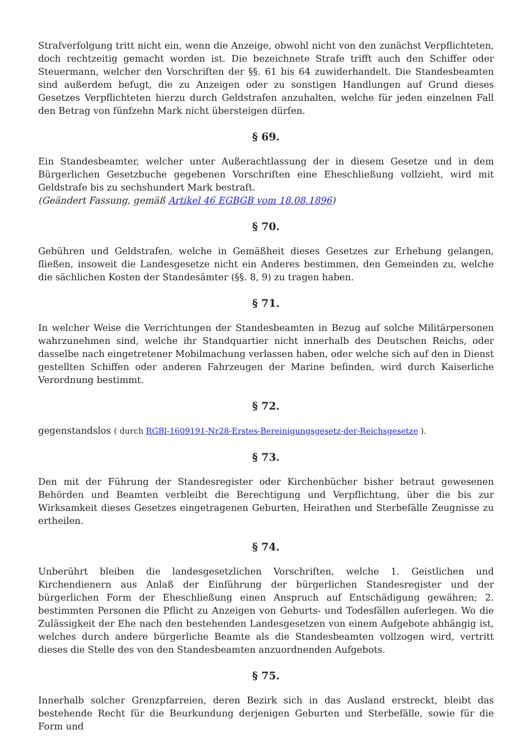Strafverfolgung tritt nicht ein, wenn die Anzeige, obwohl nicht von den zunächst Verpflichteten, doch rechtzeitig gemacht worden ist. Die bezeichnete Strafe trifft auch den Schiffer oder Steuermann, welcher den Vorschriften der §§. 61 bis 64 zuwiderhandelt. Die Standesbeamten sind außerdem befugt, die zu Anzeigen oder zu sonstigen Handlungen auf Grund dieses Gesetzes Verpflichteten hierzu durch Geldstrafen anzuhalten, welche für jeden einzelnen Fall den Betrag von fünfzehn Mark nicht übersteigen dürfen.
§ 69.
Ein Standesbeamter, welcher unter Außerachtlassung der in diesem Gesetze und in dem Bürgerlichen Gesetzbuche gegebenen Vorschriften eine Eheschließung vollzieht, wird mit Geldstrafe bis zu sechshundert Mark bestraft.
(Geändert Fassung, gemäß Artikel 46 EGBGB vom 18.08.1896)
§ 70.
Gebühren und Geldstrafen, welche in Gemäßheit dieses Gesetzes zur Erhebung gelangen, fließen, insoweit die Landesgesetze nicht ein Anderes bestimmen, den Gemeinden zu, welche die sächlichen Kosten der Standesämter (§§. 8, 9) zu tragen haben.
§ 71.
In welcher Weise die Verrichtungen der Standesbeamten in Bezug auf solche Militärpersonen wahrzunehmen sind, welche ihr Standquartier nicht innerhalb des Deutschen Reichs, oder dasselbe nach eingetretener Mobilmachung verlassen haben, oder welche sich auf den in Dienst gestellten Schiffen oder anderen Fahrzeugen der Marine befinden, wird durch Kaiserliche Verordnung bestimmt.
§ 72.
gegenstandslos ( durch RGBl-1609191-Nr28-Erstes-Bereinigungsgesetz-der-Reichsgesetze ).
§ 73.
Den mit der Führung der Standesregister oder Kirchenbücher bisher betraut gewesenen Behörden und Beamten verbleibt die Berechtigung und Verpflichtung, über die bis zur Wirksamkeit dieses Gesetzes eingetragenen Geburten, Heirathen und Sterbefälle Zeugnisse zu ertheilen.
§ 74.
Unberührt bleiben die landesgesetzlichen Vorschriften, welche 1. Geistlichen und Kirchendienern aus Anlaß der Einführung der bürgerlichen Standesregister und der bürgerlichen Form der Eheschließung einen Anspruch auf Entschädigung gewähren; 2. bestimmten Personen die Pflicht zu Anzeigen von Geburts- und Todesfällen auferlegen. Wo die Zulässigkeit der Ehe nach den bestehenden Landesgesetzen von einem Aufgebote abhängig ist, welches durch andere bürgerliche Beamte als die Standesbeamten vollzogen wird, vertritt dieses die Stelle des von den Standesbeamten anzuordnenden Aufgebots.
§ 75.
Innerhalb solcher Grenzpfarreien, deren Bezirk sich in das Ausland erstreckt, bleibt das bestehende Recht für die Beurkundung derjenigen Geburten und Sterbefälle, sowie für die Form und